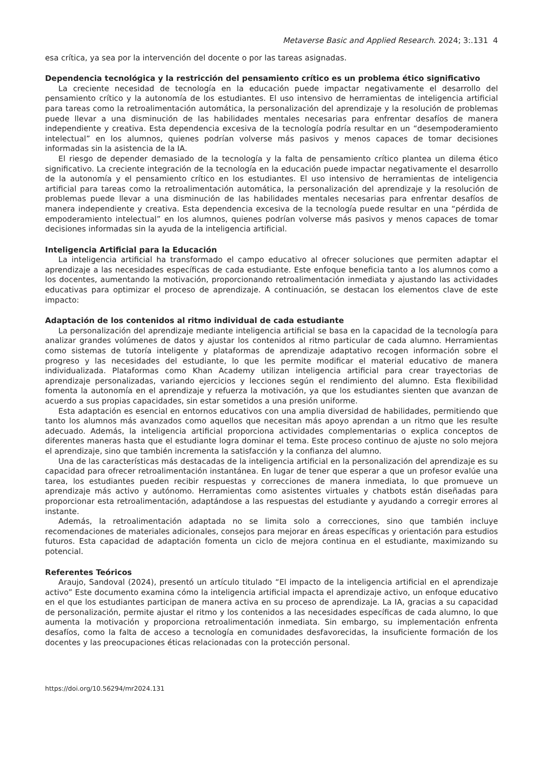Metaverse Basic and Applied Research. 2024; 3:.131 4
esa crítica, ya sea por la intervención del docente o por las tareas asignadas.
Dependencia tecnológica y la restricción del pensamiento crítico es un problema ético significativo
La creciente necesidad de tecnología en la educación puede impactar negativamente el desarrollo del pensamiento crítico y la autonomía de los estudiantes. El uso intensivo de herramientas de inteligencia artificial para tareas como la retroalimentación automática, la personalización del aprendizaje y la resolución de problemas puede llevar a una disminución de las habilidades mentales necesarias para enfrentar desafíos de manera independiente y creativa. Esta dependencia excesiva de la tecnología podría resultar en un “desempoderamiento intelectual” en los alumnos, quienes podrían volverse más pasivos y menos capaces de tomar decisiones informadas sin la asistencia de la IA.
El riesgo de depender demasiado de la tecnología y la falta de pensamiento crítico plantea un dilema ético significativo. La creciente integración de la tecnología en la educación puede impactar negativamente el desarrollo de la autonomía y el pensamiento crítico en los estudiantes. El uso intensivo de herramientas de inteligencia artificial para tareas como la retroalimentación automática, la personalización del aprendizaje y la resolución de problemas puede llevar a una disminución de las habilidades mentales necesarias para enfrentar desafíos de manera independiente y creativa. Esta dependencia excesiva de la tecnología puede resultar en una “pérdida de empoderamiento intelectual” en los alumnos, quienes podrían volverse más pasivos y menos capaces de tomar decisiones informadas sin la ayuda de la inteligencia artificial.
Inteligencia Artificial para la Educación
La inteligencia artificial ha transformado el campo educativo al ofrecer soluciones que permiten adaptar el aprendizaje a las necesidades específicas de cada estudiante. Este enfoque beneficia tanto a los alumnos como a los docentes, aumentando la motivación, proporcionando retroalimentación inmediata y ajustando las actividades educativas para optimizar el proceso de aprendizaje. A continuación, se destacan los elementos clave de este impacto:
Adaptación de los contenidos al ritmo individual de cada estudiante
La personalización del aprendizaje mediante inteligencia artificial se basa en la capacidad de la tecnología para analizar grandes volúmenes de datos y ajustar los contenidos al ritmo particular de cada alumno. Herramientas como sistemas de tutoría inteligente y plataformas de aprendizaje adaptativo recogen información sobre el progreso y las necesidades del estudiante, lo que les permite modificar el material educativo de manera individualizada. Plataformas como Khan Academy utilizan inteligencia artificial para crear trayectorias de aprendizaje personalizadas, variando ejercicios y lecciones según el rendimiento del alumno. Esta flexibilidad fomenta la autonomía en el aprendizaje y refuerza la motivación, ya que los estudiantes sienten que avanzan de acuerdo a sus propias capacidades, sin estar sometidos a una presión uniforme.
Esta adaptación es esencial en entornos educativos con una amplia diversidad de habilidades, permitiendo que tanto los alumnos más avanzados como aquellos que necesitan más apoyo aprendan a un ritmo que les resulte adecuado. Además, la inteligencia artificial proporciona actividades complementarias o explica conceptos de diferentes maneras hasta que el estudiante logra dominar el tema. Este proceso continuo de ajuste no solo mejora el aprendizaje, sino que también incrementa la satisfacción y la confianza del alumno.
Una de las características más destacadas de la inteligencia artificial en la personalización del aprendizaje es su capacidad para ofrecer retroalimentación instantánea. En lugar de tener que esperar a que un profesor evalúe una tarea, los estudiantes pueden recibir respuestas y correcciones de manera inmediata, lo que promueve un aprendizaje más activo y autónomo. Herramientas como asistentes virtuales y chatbots están diseñadas para proporcionar esta retroalimentación, adaptándose a las respuestas del estudiante y ayudando a corregir errores al instante.
Además, la retroalimentación adaptada no se limita solo a correcciones, sino que también incluye recomendaciones de materiales adicionales, consejos para mejorar en áreas específicas y orientación para estudios futuros. Esta capacidad de adaptación fomenta un ciclo de mejora continua en el estudiante, maximizando su potencial.
Referentes Teóricos
Araujo, Sandoval (2024), presentó un artículo titulado “El impacto de la inteligencia artificial en el aprendizaje activo” Este documento examina cómo la inteligencia artificial impacta el aprendizaje activo, un enfoque educativo en el que los estudiantes participan de manera activa en su proceso de aprendizaje. La IA, gracias a su capacidad de personalización, permite ajustar el ritmo y los contenidos a las necesidades específicas de cada alumno, lo que aumenta la motivación y proporciona retroalimentación inmediata. Sin embargo, su implementación enfrenta desafíos, como la falta de acceso a tecnología en comunidades desfavorecidas, la insuficiente formación de los docentes y las preocupaciones éticas relacionadas con la protección personal.
https://doi.org/10.56294/mr2024.131